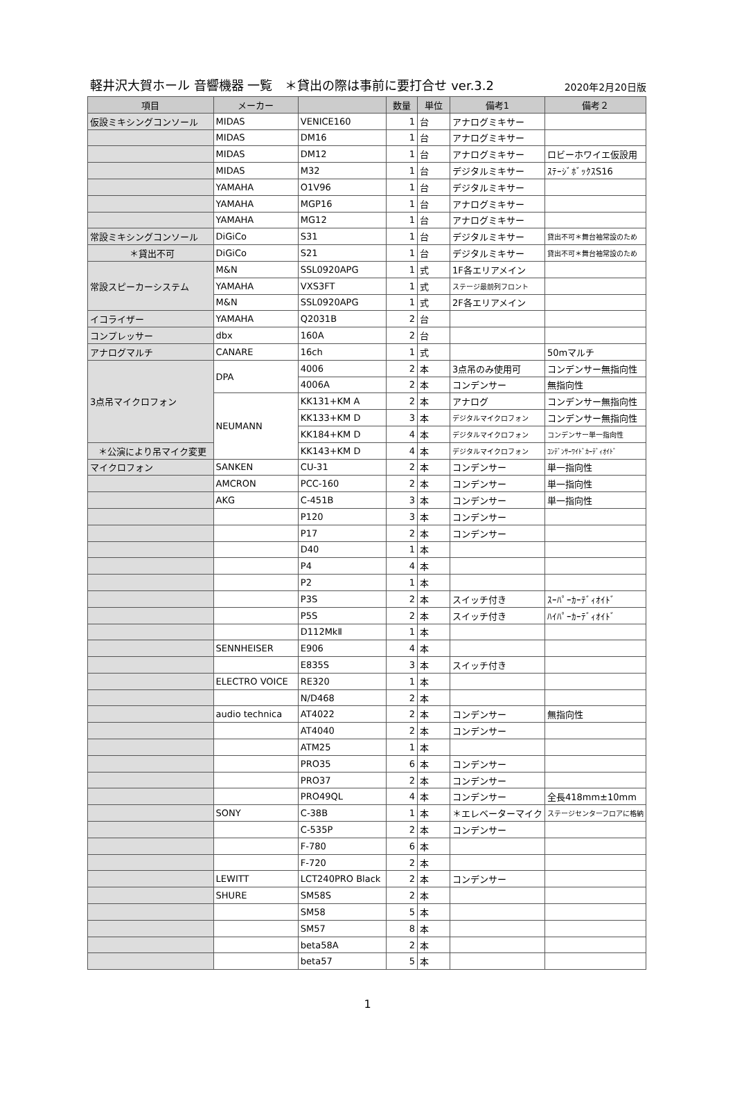軽井沢大賀ホール 音響機器 一覧　＊貸出の際は事前に要打合せ ver.3.2 2020年2月20日版
| 項目 | メーカー | | 数量 | 単位 | 備考1 | 備考２ |
| --- | --- | --- | --- | --- | --- | --- |
| 仮設ミキシングコンソール | MIDAS | VENICE160 | 1 | 台 | アナログミキサー | |
| | MIDAS | DM16 | 1 | 台 | アナログミキサー | |
| | MIDAS | DM12 | 1 | 台 | アナログミキサー | ロビーホワイエ仮設用 |
| | MIDAS | M32 | 1 | 台 | デジタルミキサー | ｽﾃｰｼﾞﾎﾞｯｸｽS16 |
| | YAMAHA | O1V96 | 1 | 台 | デジタルミキサー | |
| | YAMAHA | MGP16 | 1 | 台 | アナログミキサー | |
| | YAMAHA | MG12 | 1 | 台 | アナログミキサー | |
| 常設ミキシングコンソール | DiGiCo | S31 | 1 | 台 | デジタルミキサー | 貸出不可＊舞台袖常設のため |
| ＊貸出不可 | DiGiCo | S21 | 1 | 台 | デジタルミキサー | 貸出不可＊舞台袖常設のため |
| 常設スピーカーシステム | M&N | SSL0920APG | 1 | 式 | 1F各エリアメイン | |
| | YAMAHA | VXS3FT | 1 | 式 | ステージ最前列フロント | |
| | M&N | SSL0920APG | 1 | 式 | 2F各エリアメイン | |
| イコライザー | YAMAHA | Q2031B | 2 | 台 | | |
| コンプレッサー | dbx | 160A | 2 | 台 | | |
| アナログマルチ | CANARE | 16ch | 1 | 式 | | 50mマルチ |
| 3点吊マイクロフォン | DPA | 4006 | 2 | 本 | 3点吊のみ使用可 | コンデンサー無指向性 |
| | | 4006A | 2 | 本 | コンデンサー | 無指向性 |
| | NEUMANN | KK131+KM A | 2 | 本 | アナログ | コンデンサー無指向性 |
| | | KK133+KM D | 3 | 本 | デジタルマイクロフォン | コンデンサー無指向性 |
| | | KK184+KM D | 4 | 本 | デジタルマイクロフォン | コンデンサー単一指向性 |
| ＊公演により吊マイク変更 | | KK143+KM D | 4 | 本 | デジタルマイクロフォン | ｺﾝﾃﾞﾝｻｰﾜｲﾄﾞｶｰﾃﾞｨｵｲﾄﾞ |
| マイクロフォン | SANKEN | CU-31 | 2 | 本 | コンデンサー | 単一指向性 |
| | AMCRON | PCC-160 | 2 | 本 | コンデンサー | 単一指向性 |
| | AKG | C-451B | 3 | 本 | コンデンサー | 単一指向性 |
| | | P120 | 3 | 本 | コンデンサー | |
| | | P17 | 2 | 本 | コンデンサー | |
| | | D40 | 1 | 本 | | |
| | | P4 | 4 | 本 | | |
| | | P2 | 1 | 本 | | |
| | | P3S | 2 | 本 | スイッチ付き | ｽｰﾊﾟｰｶｰﾃﾞｨｵｲﾄﾞ |
| | | P5S | 2 | 本 | スイッチ付き | ﾊｲﾊﾟｰｶｰﾃﾞｨｵｲﾄﾞ |
| | | D112MkⅡ | 1 | 本 | | |
| | SENNHEISER | E906 | 4 | 本 | | |
| | | E835S | 3 | 本 | スイッチ付き | |
| | ELECTRO VOICE | RE320 | 1 | 本 | | |
| | | N/D468 | 2 | 本 | | |
| | audio technica | AT4022 | 2 | 本 | コンデンサー | 無指向性 |
| | | AT4040 | 2 | 本 | コンデンサー | |
| | | ATM25 | 1 | 本 | | |
| | | PRO35 | 6 | 本 | コンデンサー | |
| | | PRO37 | 2 | 本 | コンデンサー | |
| | | PRO49QL | 4 | 本 | コンデンサー | 全長418mm±10mm |
| | SONY | C-38B | 1 | 本 | ＊エレベーターマイク | ステージセンターフロアに格納 |
| | | C-535P | 2 | 本 | コンデンサー | |
| | | F-780 | 6 | 本 | | |
| | | F-720 | 2 | 本 | | |
| | LEWITT | LCT240PRO Black | 2 | 本 | コンデンサー | |
| | SHURE | SM58S | 2 | 本 | | |
| | | SM58 | 5 | 本 | | |
| | | SM57 | 8 | 本 | | |
| | | beta58A | 2 | 本 | | |
| | | beta57 | 5 | 本 | | |
1